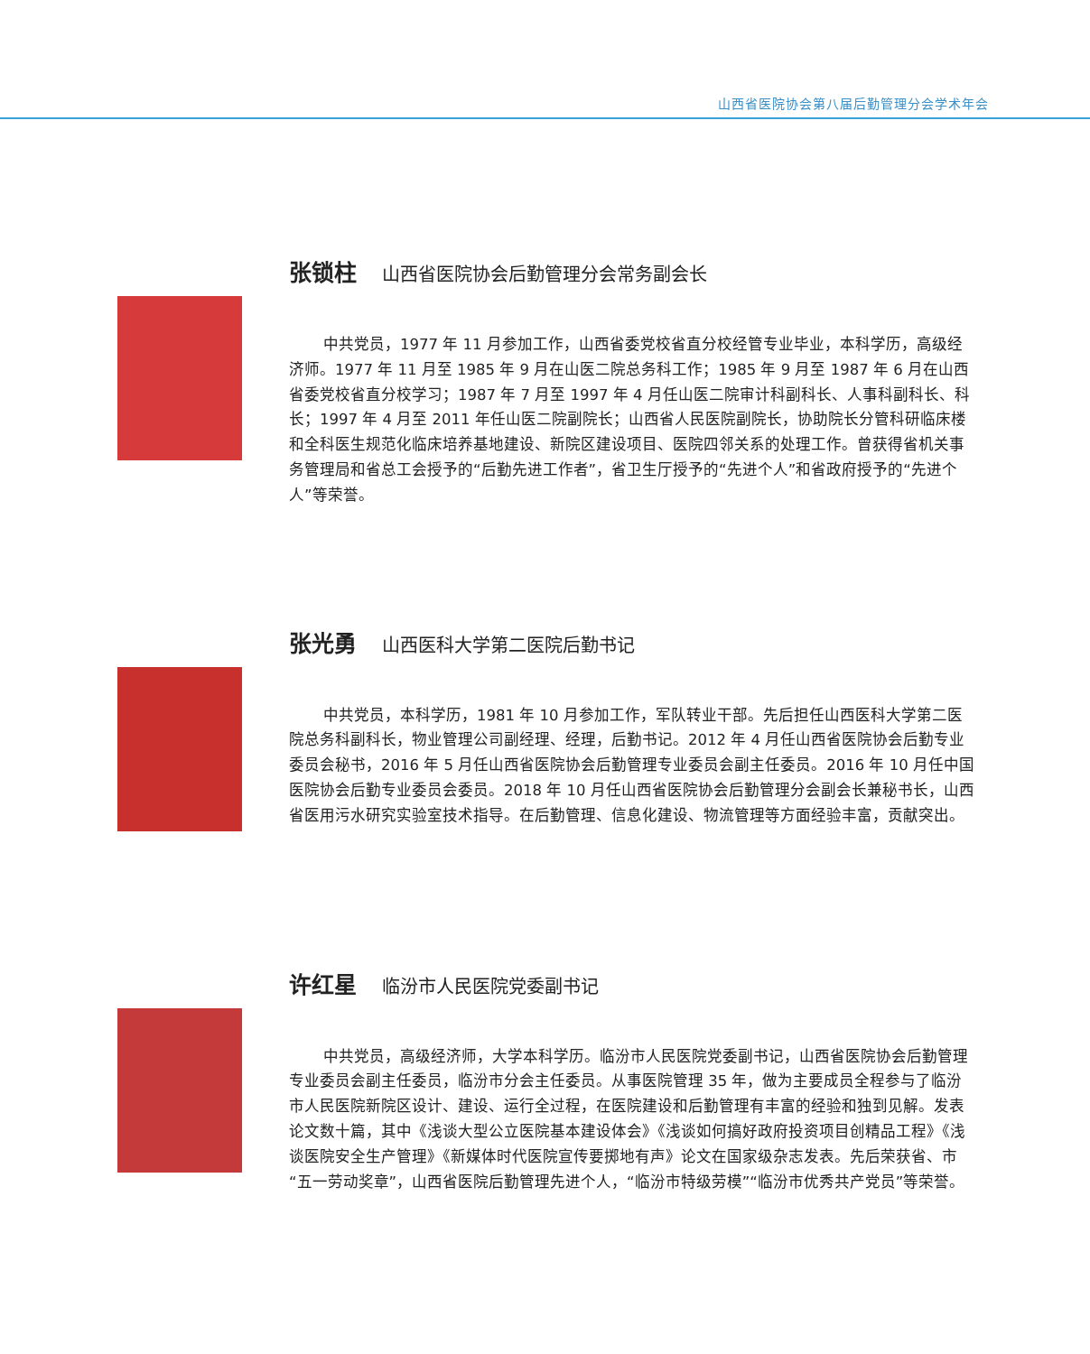山西省医院协会第八届后勤管理分会学术年会
张锁柱 山西省医院协会后勤管理分会常务副会长
中共党员，1977 年 11 月参加工作，山西省委党校省直分校经管专业毕业，本科学历，高级经济师。1977 年 11 月至 1985 年 9 月在山医二院总务科工作；1985 年 9 月至 1987 年 6 月在山西省委党校省直分校学习；1987 年 7 月至 1997 年 4 月任山医二院审计科副科长、人事科副科长、科长；1997 年 4 月至 2011 年任山医二院副院长；山西省人民医院副院长，协助院长分管科研临床楼和全科医生规范化临床培养基地建设、新院区建设项目、医院四邻关系的处理工作。曾获得省机关事务管理局和省总工会授予的“后勤先进工作者”，省卫生厅授予的“先进个人”和省政府授予的“先进个人”等荣誉。
张光勇 山西医科大学第二医院后勤书记
中共党员，本科学历，1981 年 10 月参加工作，军队转业干部。先后担任山西医科大学第二医院总务科副科长，物业管理公司副经理、经理，后勤书记。2012 年 4 月任山西省医院协会后勤专业委员会秘书，2016 年 5 月任山西省医院协会后勤管理专业委员会副主任委员。2016 年 10 月任中国医院协会后勤专业委员会委员。2018 年 10 月任山西省医院协会后勤管理分会副会长兼秘书长，山西省医用污水研究实验室技术指导。在后勤管理、信息化建设、物流管理等方面经验丰富，贡献突出。
许红星 临汾市人民医院党委副书记
中共党员，高级经济师，大学本科学历。临汾市人民医院党委副书记，山西省医院协会后勤管理专业委员会副主任委员，临汾市分会主任委员。从事医院管理 35 年，做为主要成员全程参与了临汾市人民医院新院区设计、建设、运行全过程，在医院建设和后勤管理有丰富的经验和独到见解。发表论文数十篇，其中《浅谈大型公立医院基本建设体会》《浅谈如何搞好政府投资项目创精品工程》《浅谈医院安全生产管理》《新媒体时代医院宣传要掷地有声》论文在国家级杂志发表。先后荣获省、市“五一劳动奖章”，山西省医院后勤管理先进个人，“临汾市特级劳模”“临汾市优秀共产党员”等荣誉。